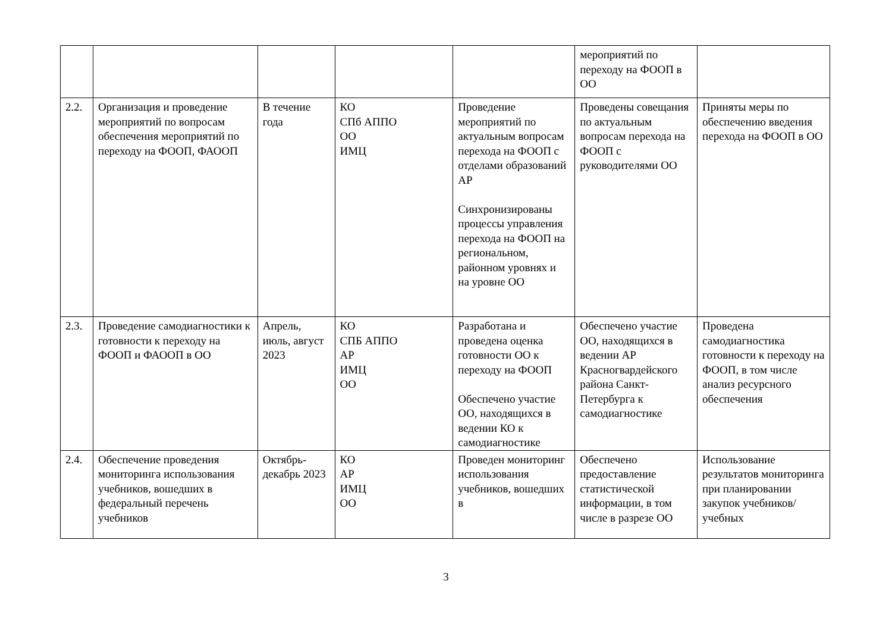| | | | | | мероприятий по переходу на ФООП в ОО | |
| 2.2. | Организация и проведение мероприятий по вопросам обеспечения мероприятий по переходу на ФООП, ФАООП | В течение года | КО СПб АППО ОО ИМЦ | Проведение мероприятий по актуальным вопросам перехода на ФООП с отделами образований АР Синхронизированы процессы управления перехода на ФООП на региональном, районном уровнях и на уровне ОО | Проведены совещания по актуальным вопросам перехода на ФООП с руководителями ОО | Приняты меры по обеспечению введения перехода на ФООП в ОО |
| 2.3. | Проведение самодиагностики к готовности к переходу на ФООП и ФАООП в ОО | Апрель, июль, август 2023 | КО СПБ АППО АР ИМЦ ОО | Разработана и проведена оценка готовности ОО к переходу на ФООП Обеспечено участие ОО, находящихся в ведении КО к самодиагностике | Обеспечено участие ОО, находящихся в ведении АР Красногвардейского района Санкт-Петербурга к самодиагностике | Проведена самодиагностика готовности к переходу на ФООП, в том числе анализ ресурсного обеспечения |
| 2.4. | Обеспечение проведения мониторинга использования учебников, вошедших в федеральный перечень учебников | Октябрь-декабрь 2023 | КО АР ИМЦ ОО | Проведен мониторинг использования учебников, вошедших в | Обеспечено предоставление статистической информации, в том числе в разрезе ОО | Использование результатов мониторинга при планировании закупок учебников/учебных |
3